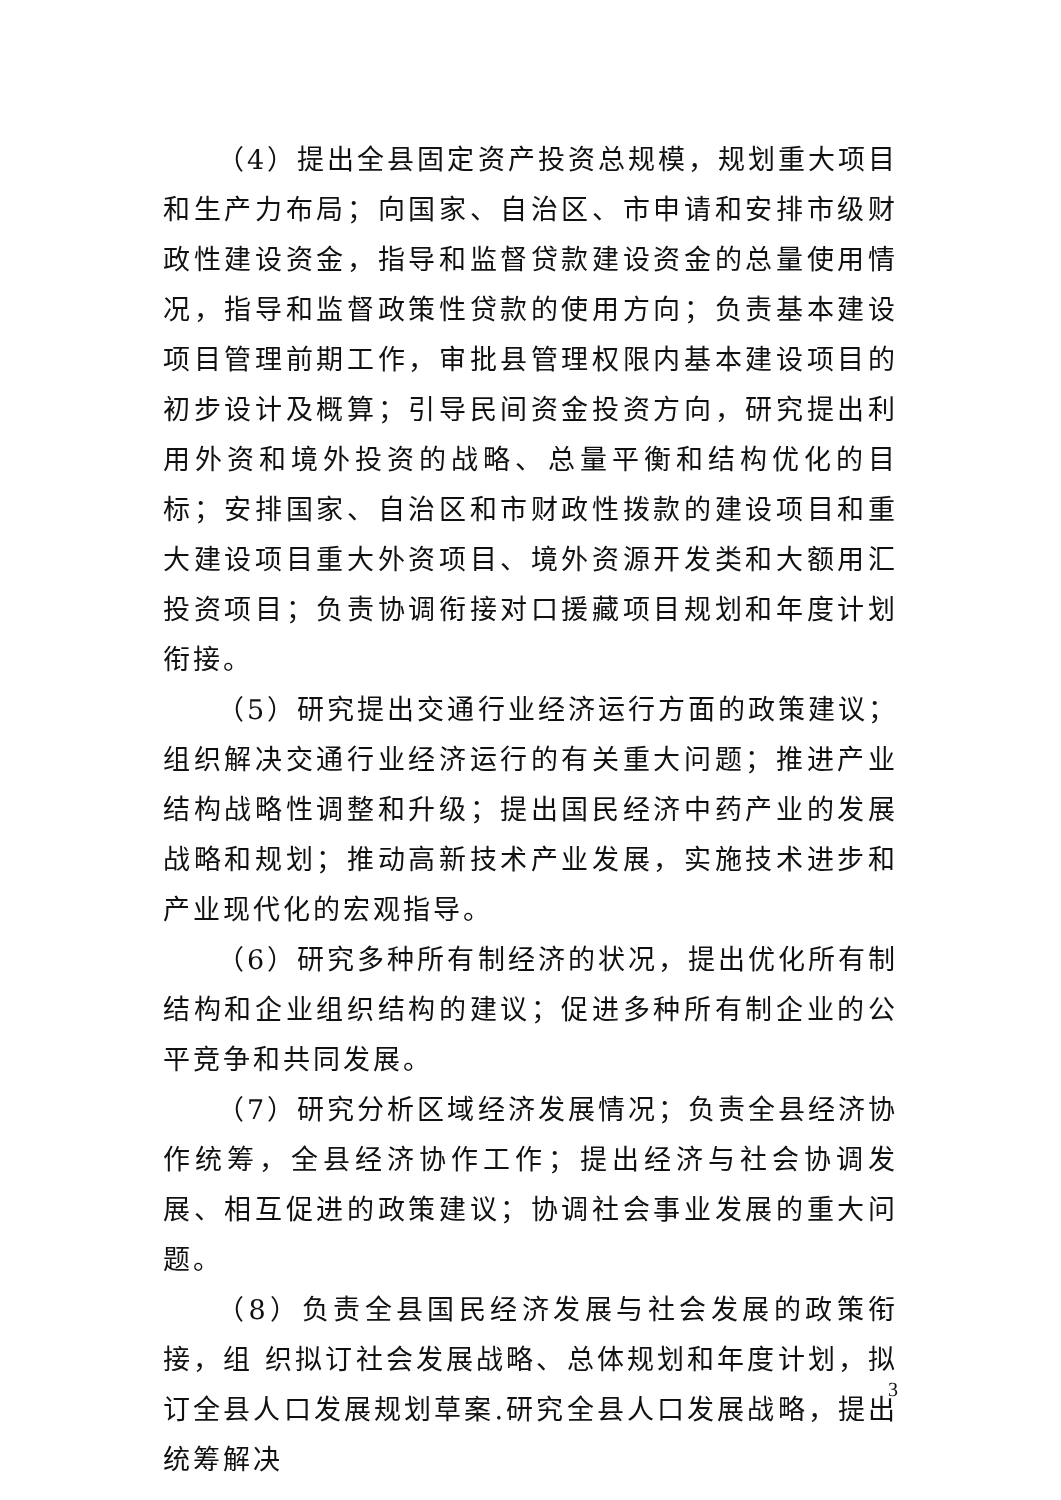（4）提出全县固定资产投资总规模，规划重大项目和生产力布局；向国家、自治区、市申请和安排市级财政性建设资金，指导和监督贷款建设资金的总量使用情况，指导和监督政策性贷款的使用方向；负责基本建设项目管理前期工作，审批县管理权限内基本建设项目的初步设计及概算；引导民间资金投资方向，研究提出利用外资和境外投资的战略、总量平衡和结构优化的目标；安排国家、自治区和市财政性拨款的建设项目和重大建设项目重大外资项目、境外资源开发类和大额用汇投资项目；负责协调衔接对口援藏项目规划和年度计划衔接。
（5）研究提出交通行业经济运行方面的政策建议；组织解决交通行业经济运行的有关重大问题；推进产业结构战略性调整和升级；提出国民经济中药产业的发展战略和规划；推动高新技术产业发展，实施技术进步和产业现代化的宏观指导。
（6）研究多种所有制经济的状况，提出优化所有制结构和企业组织结构的建议；促进多种所有制企业的公平竞争和共同发展。
（7）研究分析区域经济发展情况；负责全县经济协作统筹，全县经济协作工作；提出经济与社会协调发展、相互促进的政策建议；协调社会事业发展的重大问题。
（8）负责全县国民经济发展与社会发展的政策衔接，组 织拟订社会发展战略、总体规划和年度计划，拟订全县人口发展规划草案.研究全县人口发展战略，提出统筹解决
3